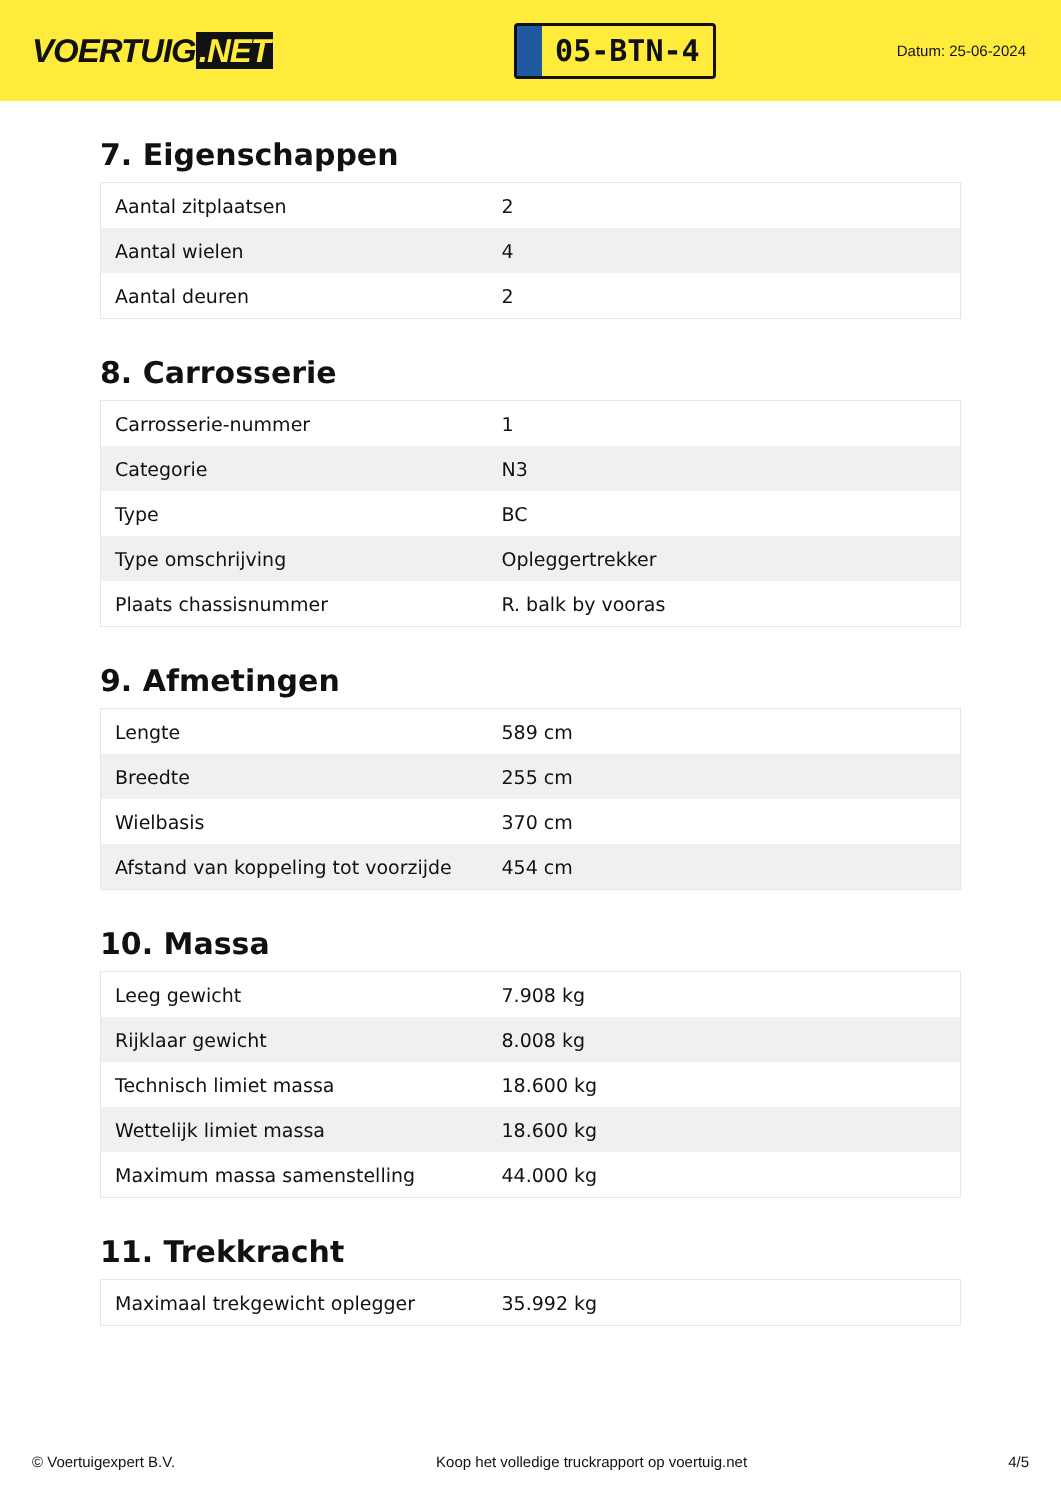VOERTUIG.NET
05-BTN-4
Datum: 25-06-2024
7. Eigenschappen
| Aantal zitplaatsen | 2 |
| Aantal wielen | 4 |
| Aantal deuren | 2 |
8. Carrosserie
| Carrosserie-nummer | 1 |
| Categorie | N3 |
| Type | BC |
| Type omschrijving | Opleggertrekker |
| Plaats chassisnummer | R. balk by vooras |
9. Afmetingen
| Lengte | 589 cm |
| Breedte | 255 cm |
| Wielbasis | 370 cm |
| Afstand van koppeling tot voorzijde | 454 cm |
10. Massa
| Leeg gewicht | 7.908 kg |
| Rijklaar gewicht | 8.008 kg |
| Technisch limiet massa | 18.600 kg |
| Wettelijk limiet massa | 18.600 kg |
| Maximum massa samenstelling | 44.000 kg |
11. Trekkracht
| Maximaal trekgewicht oplegger | 35.992 kg |
© Voertuigexpert B.V. Koop het volledige truckrapport op voertuig.net 4/5